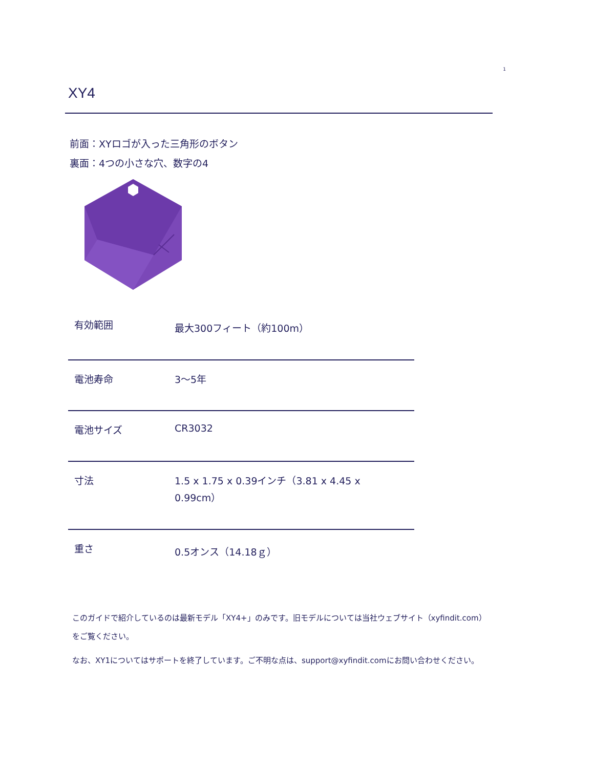1
XY4
前面：XYロゴが入った三角形のボタン
裏面：4つの小さな穴、数字の4
| 有効範囲 | 最大300フィート（約100m） |
| 電池寿命 | 3～5年 |
| 電池サイズ | CR3032 |
| 寸法 | 1.5 x 1.75 x 0.39インチ（3.81 x 4.45 x 0.99cm） |
| 重さ | 0.5オンス（14.18ｇ） |
このガイドで紹介しているのは最新モデル「XY4+」のみです。旧モデルについては当社ウェブサイト（xyfindit.com）をご覧ください。
なお、XY1についてはサポートを終了しています。ご不明な点は、support@xyfindit.comにお問い合わせください。